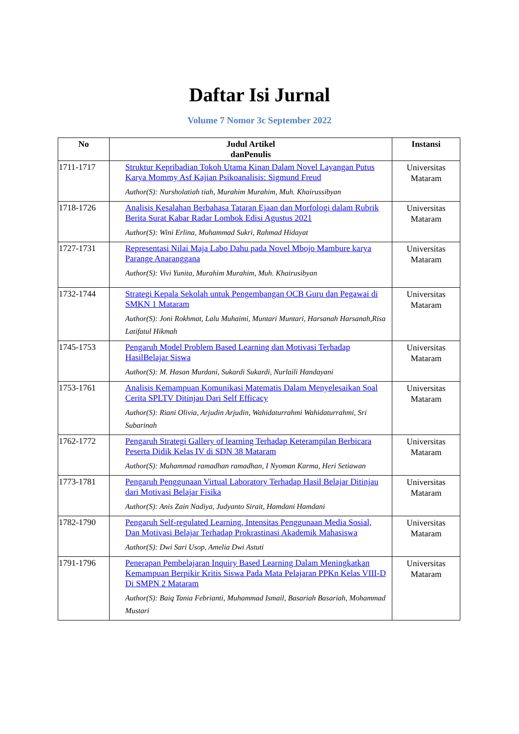Daftar Isi Jurnal
Volume 7 Nomor 3c September 2022
| No | Judul Artikel danPenulis | Instansi |
| --- | --- | --- |
| 1711-1717 | Struktur Kepribadian Tokoh Utama Kinan Dalam Novel Layangan Putus Karya Mommy Asf Kajian Psikoanalisis: Sigmund Freud Author(S): Nursholatiah tiah, Murahim Murahim, Muh. Khairussibyan | Universitas Mataram |
| 1718-1726 | Analisis Kesalahan Berbahasa Tataran Ejaan dan Morfologi dalam Rubrik Berita Surat Kabar Radar Lombok Edisi Agustus 2021 Author(S): Wini Erlina, Muhammad Sukri, Rahmad Hidayat | Universitas Mataram |
| 1727-1731 | Representasi Nilai Maja Labo Dahu pada Novel Mbojo Mambure karya Parange Anaranggana Author(S): Vivi Yunita, Murahim Murahim, Muh. Khairusibyan | Universitas Mataram |
| 1732-1744 | Strategi Kepala Sekolah untuk Pengembangan OCB Guru dan Pegawai di SMKN 1 Mataram Author(S): Joni Rokhmat, Lalu Muhaimi, Muntari Muntari, Harsanah Harsanah,Risa Latifatul Hikmah | Universitas Mataram |
| 1745-1753 | Pengaruh Model Problem Based Learning dan Motivasi Terhadap HasilBelajar Siswa Author(S): M. Hasan Murdani, Sukardi Sukardi, Nurlaili Handayani | Universitas Mataram |
| 1753-1761 | Analisis Kemampuan Komunikasi Matematis Dalam Menyelesaikan Soal Cerita SPLTV Ditinjau Dari Self Efficacy Author(S): Riani Olivia, Arjudin Arjudin, Wahidaturrahmi Wahidaturrahmi, Sri Subarinah | Universitas Mataram |
| 1762-1772 | Pengaruh Strategi Gallery of learning Terhadap Keterampilan Berbicara Peserta Didik Kelas IV di SDN 38 Mataram Author(S): Muhammad ramadhan ramadhan, I Nyoman Karma, Heri Setiawan | Universitas Mataram |
| 1773-1781 | Pengaruh Penggunaan Virtual Laboratory Terhadap Hasil Belajar Ditinjau dari Motivasi Belajar Fisika Author(S): Anis Zain Nadiya, Judyanto Sirait, Hamdani Hamdani | Universitas Mataram |
| 1782-1790 | Pengaruh Self-regulated Learning, Intensitas Penggunaan Media Sosial, Dan Motivasi Belajar Terhadap Prokrastinasi Akademik Mahasiswa Author(S): Dwi Sari Usop, Amelia Dwi Astuti | Universitas Mataram |
| 1791-1796 | Penerapan Pembelajaran Inquiry Based Learning Dalam Meningkatkan Kemampuan Berpikir Kritis Siswa Pada Mata Pelajaran PPKn Kelas VIII-D Di SMPN 2 Mataram Author(S): Baiq Tania Febrianti, Muhammad Ismail, Basariah Basariah, Mohammad Mustari | Universitas Mataram |